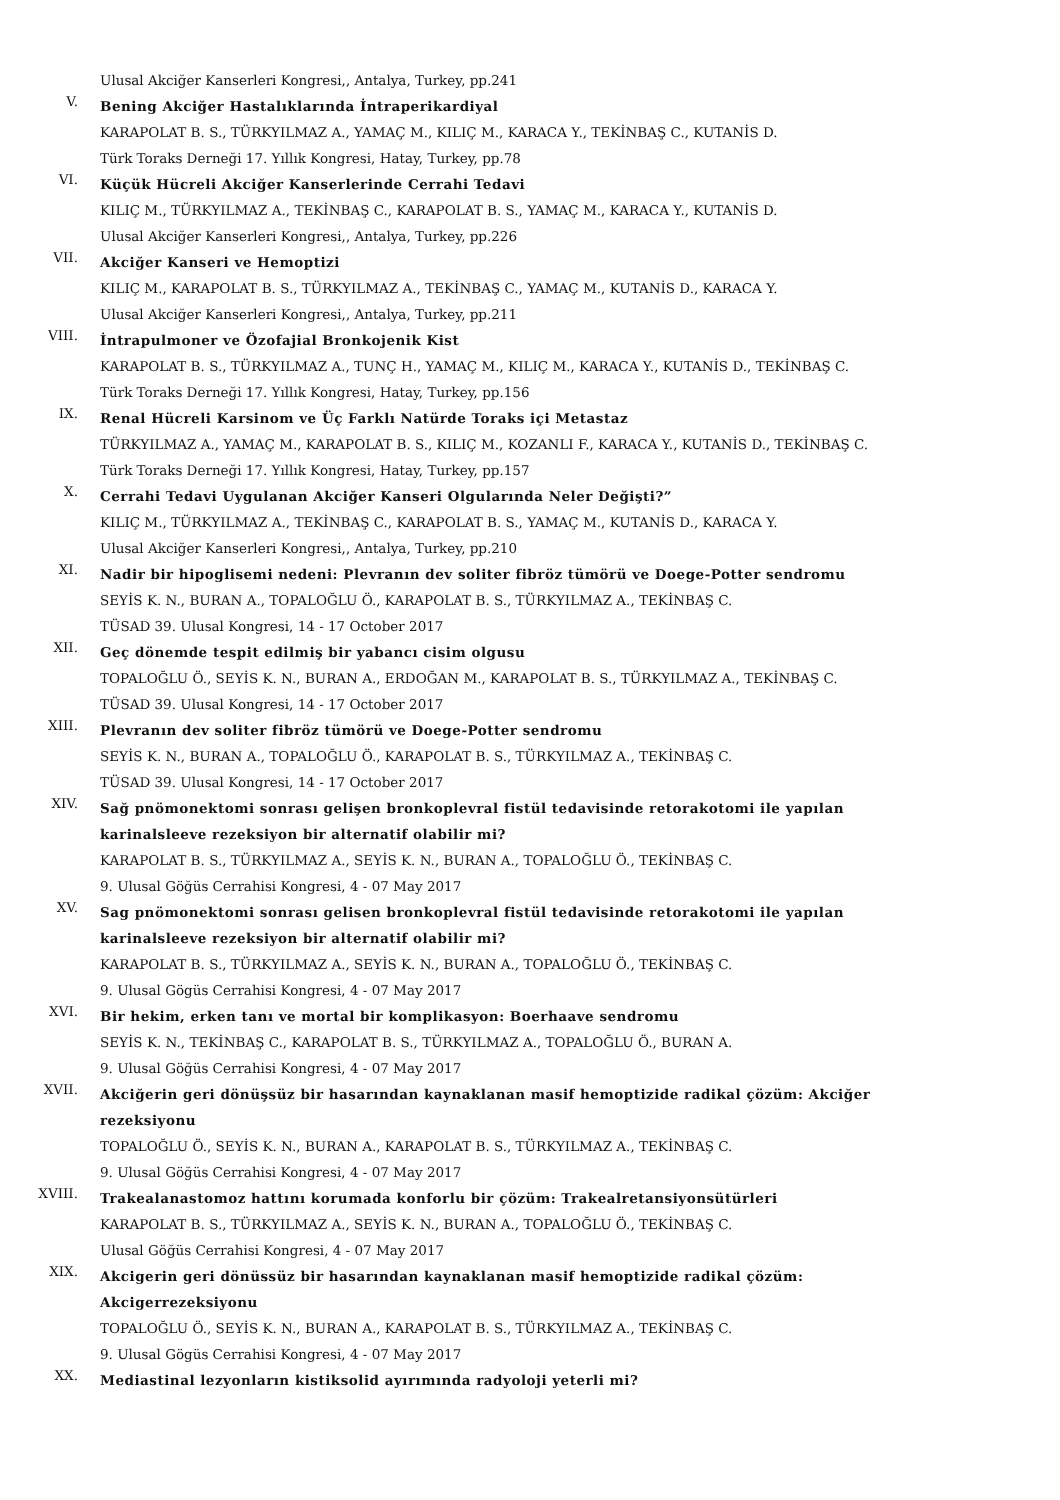Ulusal Akciğer Kanserleri Kongresi,, Antalya, Turkey, pp.241
V.
Bening Akciğer Hastalıklarında İntraperikardiyal
KARAPOLAT B. S., TÜRKYILMAZ A., YAMAÇ M., KILIÇ M., KARACA Y., TEKİNBAŞ C., KUTANİS D.
Türk Toraks Derneği 17. Yıllık Kongresi, Hatay, Turkey, pp.78
VI.
Küçük Hücreli Akciğer Kanserlerinde Cerrahi Tedavi
KILIÇ M., TÜRKYILMAZ A., TEKİNBAŞ C., KARAPOLAT B. S., YAMAÇ M., KARACA Y., KUTANİS D.
Ulusal Akciğer Kanserleri Kongresi,, Antalya, Turkey, pp.226
VII.
Akciğer Kanseri ve Hemoptizi
KILIÇ M., KARAPOLAT B. S., TÜRKYILMAZ A., TEKİNBAŞ C., YAMAÇ M., KUTANİS D., KARACA Y.
Ulusal Akciğer Kanserleri Kongresi,, Antalya, Turkey, pp.211
VIII.
İntrapulmoner ve Özofajial Bronkojenik Kist
KARAPOLAT B. S., TÜRKYILMAZ A., TUNÇ H., YAMAÇ M., KILIÇ M., KARACA Y., KUTANİS D., TEKİNBAŞ C.
Türk Toraks Derneği 17. Yıllık Kongresi, Hatay, Turkey, pp.156
IX.
Renal Hücreli Karsinom ve Üç Farklı Natürde Toraks içi Metastaz
TÜRKYILMAZ A., YAMAÇ M., KARAPOLAT B. S., KILIÇ M., KOZANLI F., KARACA Y., KUTANİS D., TEKİNBAŞ C.
Türk Toraks Derneği 17. Yıllık Kongresi, Hatay, Turkey, pp.157
X.
Cerrahi Tedavi Uygulanan Akciğer Kanseri Olgularında Neler Değişti?”
KILIÇ M., TÜRKYILMAZ A., TEKİNBAŞ C., KARAPOLAT B. S., YAMAÇ M., KUTANİS D., KARACA Y.
Ulusal Akciğer Kanserleri Kongresi,, Antalya, Turkey, pp.210
XI.
Nadir bir hipoglisemi nedeni: Plevranın dev soliter fibröz tümörü ve Doege-Potter sendromu
SEYİS K. N., BURAN A., TOPALOĞLU Ö., KARAPOLAT B. S., TÜRKYILMAZ A., TEKİNBAŞ C.
TÜSAD 39. Ulusal Kongresi, 14 - 17 October 2017
XII.
Geç dönemde tespit edilmiş bir yabancı cisim olgusu
TOPALOĞLU Ö., SEYİS K. N., BURAN A., ERDOĞAN M., KARAPOLAT B. S., TÜRKYILMAZ A., TEKİNBAŞ C.
TÜSAD 39. Ulusal Kongresi, 14 - 17 October 2017
XIII.
Plevranın dev soliter fibröz tümörü ve Doege-Potter sendromu
SEYİS K. N., BURAN A., TOPALOĞLU Ö., KARAPOLAT B. S., TÜRKYILMAZ A., TEKİNBAŞ C.
TÜSAD 39. Ulusal Kongresi, 14 - 17 October 2017
XIV.
Sağ pnömonektomi sonrası gelişen bronkoplevral fistül tedavisinde retorakotomi ile yapılan karinalsleeve rezeksiyon bir alternatif olabilir mi?
KARAPOLAT B. S., TÜRKYILMAZ A., SEYİS K. N., BURAN A., TOPALOĞLU Ö., TEKİNBAŞ C.
9. Ulusal Göğüs Cerrahisi Kongresi, 4 - 07 May 2017
XV.
Sag pnömonektomi sonrası gelisen bronkoplevral fistül tedavisinde retorakotomi ile yapılan karinalsleeve rezeksiyon bir alternatif olabilir mi?
KARAPOLAT B. S., TÜRKYILMAZ A., SEYİS K. N., BURAN A., TOPALOĞLU Ö., TEKİNBAŞ C.
9. Ulusal Gögüs Cerrahisi Kongresi, 4 - 07 May 2017
XVI.
Bir hekim, erken tanı ve mortal bir komplikasyon: Boerhaave sendromu
SEYİS K. N., TEKİNBAŞ C., KARAPOLAT B. S., TÜRKYILMAZ A., TOPALOĞLU Ö., BURAN A.
9. Ulusal Göğüs Cerrahisi Kongresi, 4 - 07 May 2017
XVII.
Akciğerin geri dönüşsüz bir hasarından kaynaklanan masif hemoptizide radikal çözüm: Akciğer rezeksiyonu
TOPALOĞLU Ö., SEYİS K. N., BURAN A., KARAPOLAT B. S., TÜRKYILMAZ A., TEKİNBAŞ C.
9. Ulusal Göğüs Cerrahisi Kongresi, 4 - 07 May 2017
XVIII.
Trakealanastomoz hattını korumada konforlu bir çözüm: Trakealretansiyonsütürleri
KARAPOLAT B. S., TÜRKYILMAZ A., SEYİS K. N., BURAN A., TOPALOĞLU Ö., TEKİNBAŞ C.
Ulusal Göğüs Cerrahisi Kongresi, 4 - 07 May 2017
XIX.
Akcigerin geri dönüssüz bir hasarından kaynaklanan masif hemoptizide radikal çözüm: Akcigerrezeksiyonu
TOPALOĞLU Ö., SEYİS K. N., BURAN A., KARAPOLAT B. S., TÜRKYILMAZ A., TEKİNBAŞ C.
9. Ulusal Gögüs Cerrahisi Kongresi, 4 - 07 May 2017
XX.
Mediastinal lezyonların kistiksolid ayırımında radyoloji yeterli mi?